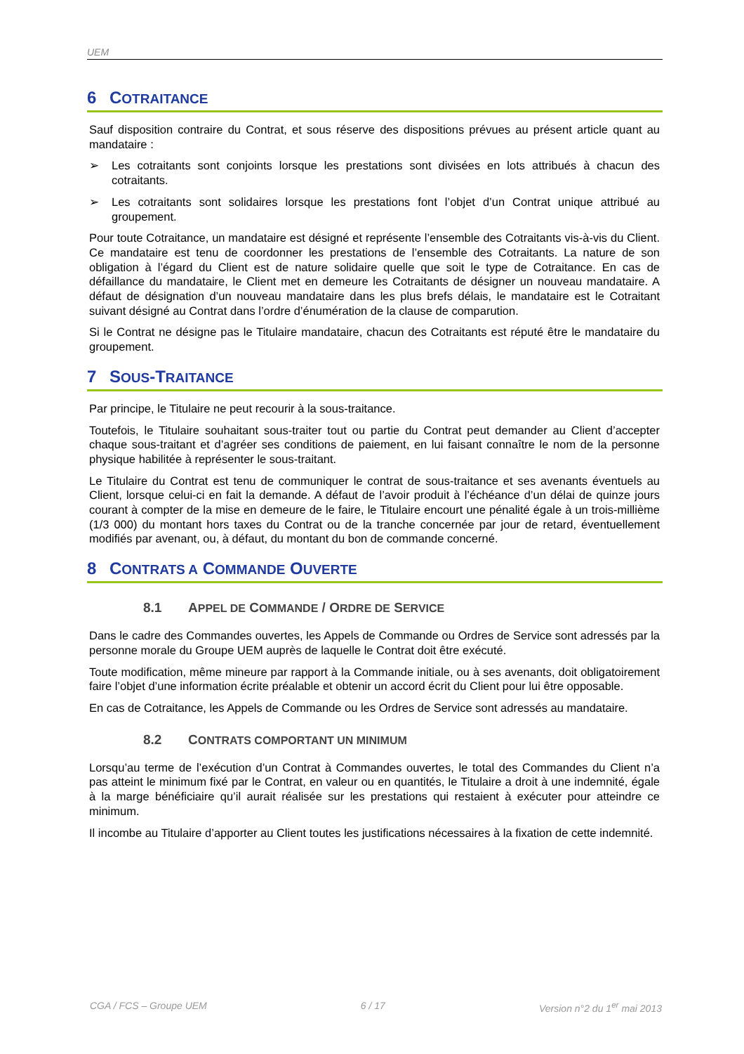UEM
6 COTRAITANCE
Sauf disposition contraire du Contrat, et sous réserve des dispositions prévues au présent article quant au mandataire :
➢ Les cotraitants sont conjoints lorsque les prestations sont divisées en lots attribués à chacun des cotraitants.
➢ Les cotraitants sont solidaires lorsque les prestations font l’objet d’un Contrat unique attribué au groupement.
Pour toute Cotraitance, un mandataire est désigné et représente l’ensemble des Cotraitants vis-à-vis du Client. Ce mandataire est tenu de coordonner les prestations de l’ensemble des Cotraitants. La nature de son obligation à l’égard du Client est de nature solidaire quelle que soit le type de Cotraitance. En cas de défaillance du mandataire, le Client met en demeure les Cotraitants de désigner un nouveau mandataire. A défaut de désignation d’un nouveau mandataire dans les plus brefs délais, le mandataire est le Cotraitant suivant désigné au Contrat dans l’ordre d’énumération de la clause de comparution.
Si le Contrat ne désigne pas le Titulaire mandataire, chacun des Cotraitants est réputé être le mandataire du groupement.
7 SOUS-TRAITANCE
Par principe, le Titulaire ne peut recourir à la sous-traitance.
Toutefois, le Titulaire souhaitant sous-traiter tout ou partie du Contrat peut demander au Client d’accepter chaque sous-traitant et d’agréer ses conditions de paiement, en lui faisant connaître le nom de la personne physique habilitée à représenter le sous-traitant.
Le Titulaire du Contrat est tenu de communiquer le contrat de sous-traitance et ses avenants éventuels au Client, lorsque celui-ci en fait la demande. A défaut de l’avoir produit à l’échéance d’un délai de quinze jours courant à compter de la mise en demeure de le faire, le Titulaire encourt une pénalité égale à un trois-millième (1/3 000) du montant hors taxes du Contrat ou de la tranche concernée par jour de retard, éventuellement modifiés par avenant, ou, à défaut, du montant du bon de commande concerné.
8 CONTRATS A COMMANDE OUVERTE
8.1 APPEL DE COMMANDE / ORDRE DE SERVICE
Dans le cadre des Commandes ouvertes, les Appels de Commande ou Ordres de Service sont adressés par la personne morale du Groupe UEM auprès de laquelle le Contrat doit être exécuté.
Toute modification, même mineure par rapport à la Commande initiale, ou à ses avenants, doit obligatoirement faire l’objet d’une information écrite préalable et obtenir un accord écrit du Client pour lui être opposable.
En cas de Cotraitance, les Appels de Commande ou les Ordres de Service sont adressés au mandataire.
8.2 CONTRATS COMPORTANT UN MINIMUM
Lorsqu’au terme de l’exécution d’un Contrat à Commandes ouvertes, le total des Commandes du Client n’a pas atteint le minimum fixé par le Contrat, en valeur ou en quantités, le Titulaire a droit à une indemnité, égale à la marge bénéficiaire qu’il aurait réalisée sur les prestations qui restaient à exécuter pour atteindre ce minimum.
Il incombe au Titulaire d’apporter au Client toutes les justifications nécessaires à la fixation de cette indemnité.
CGA / FCS – Groupe UEM 6 / 17 Version n°2 du 1<sup>er</sup> mai 2013